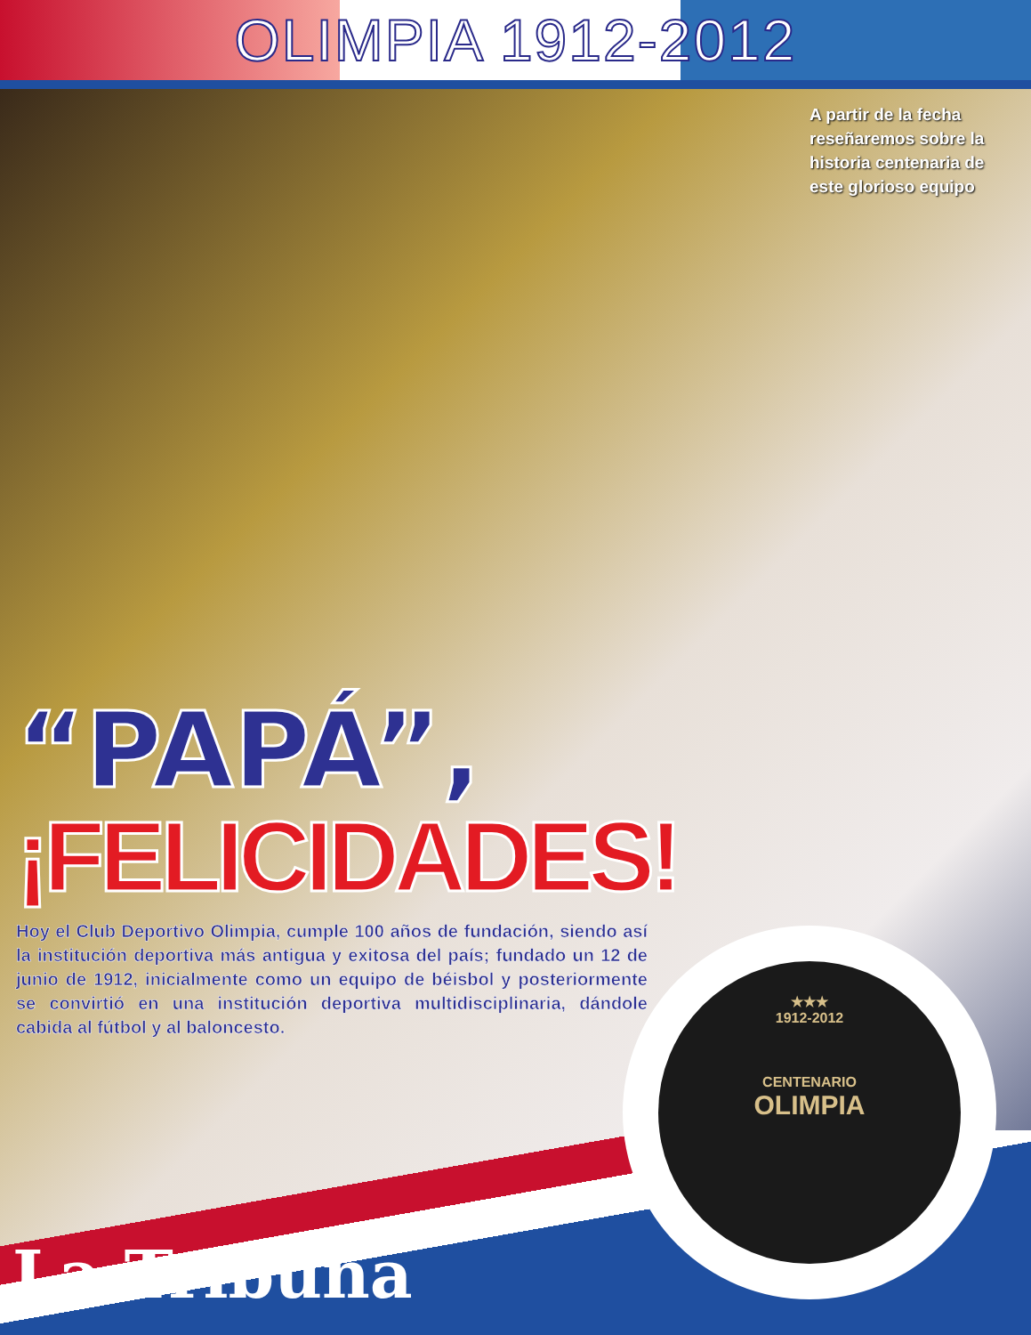OLIMPIA 1912-2012
A partir de la fecha reseñaremos sobre la historia centenaria de este glorioso equipo
“PAPÁ”,
¡FELICIDADES!
Hoy el Club Deportivo Olimpia, cumple 100 años de fundación, siendo así la institución deportiva más antigua y exitosa del país; fundado un 12 de junio de 1912, inicialmente como un equipo de béisbol y posteriormente se convirtió en una institución deportiva multidisciplinaria, dándole cabida al fútbol y al baloncesto.
La Tribuna
★★★
1912-2012
CENTENARIO
OLIMPIA